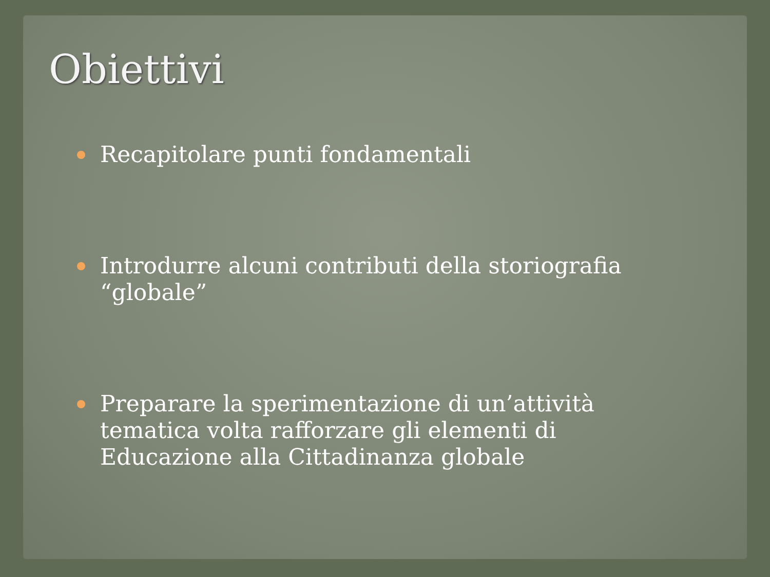Obiettivi
Recapitolare punti fondamentali
Introdurre alcuni contributi della storiografia “globale”
Preparare la sperimentazione di un’attività tematica volta rafforzare gli elementi di Educazione alla Cittadinanza globale